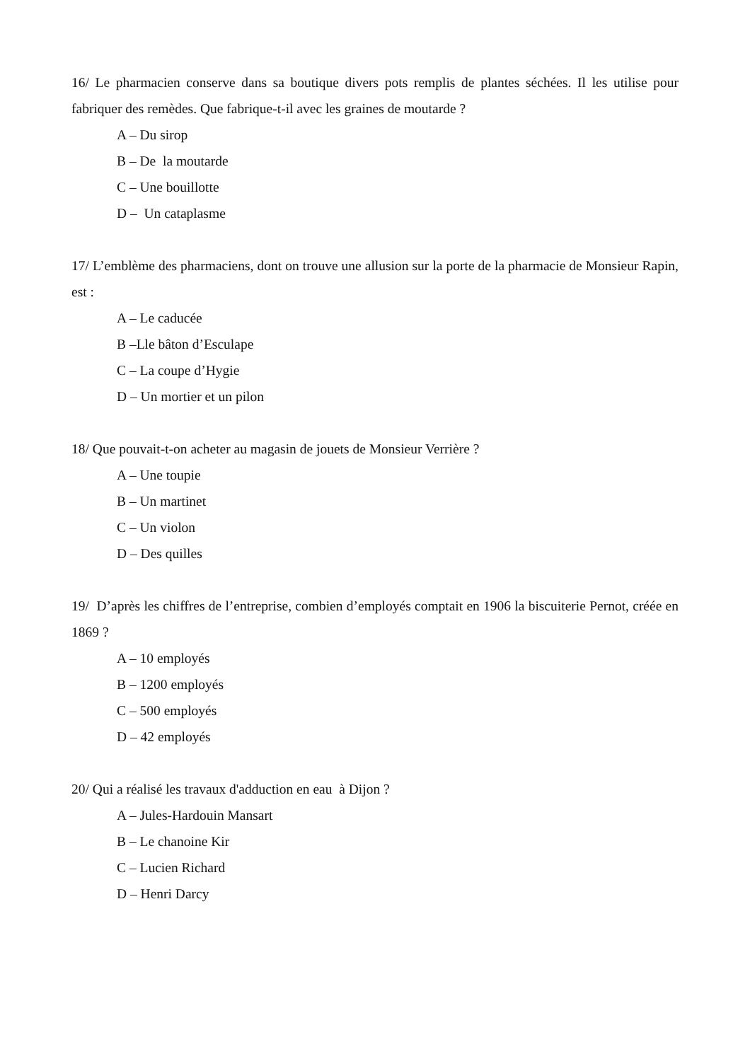16/ Le pharmacien conserve dans sa boutique divers pots remplis de plantes séchées. Il les utilise pour fabriquer des remèdes. Que fabrique-t-il avec les graines de moutarde ?
A – Du sirop
B – De la moutarde
C – Une bouillotte
D – Un cataplasme
17/ L’emblème des pharmaciens, dont on trouve une allusion sur la porte de la pharmacie de Monsieur Rapin, est :
A – Le caducée
B –Lle bâton d’Esculape
C – La coupe d’Hygie
D – Un mortier et un pilon
18/ Que pouvait-t-on acheter au magasin de jouets de Monsieur Verrière ?
A – Une toupie
B – Un martinet
C – Un violon
D – Des quilles
19/ D’après les chiffres de l’entreprise, combien d’employés comptait en 1906 la biscuiterie Pernot, créée en 1869 ?
A – 10 employés
B – 1200 employés
C – 500 employés
D – 42 employés
20/ Qui a réalisé les travaux d'adduction en eau à Dijon ?
A – Jules-Hardouin Mansart
B – Le chanoine Kir
C – Lucien Richard
D – Henri Darcy